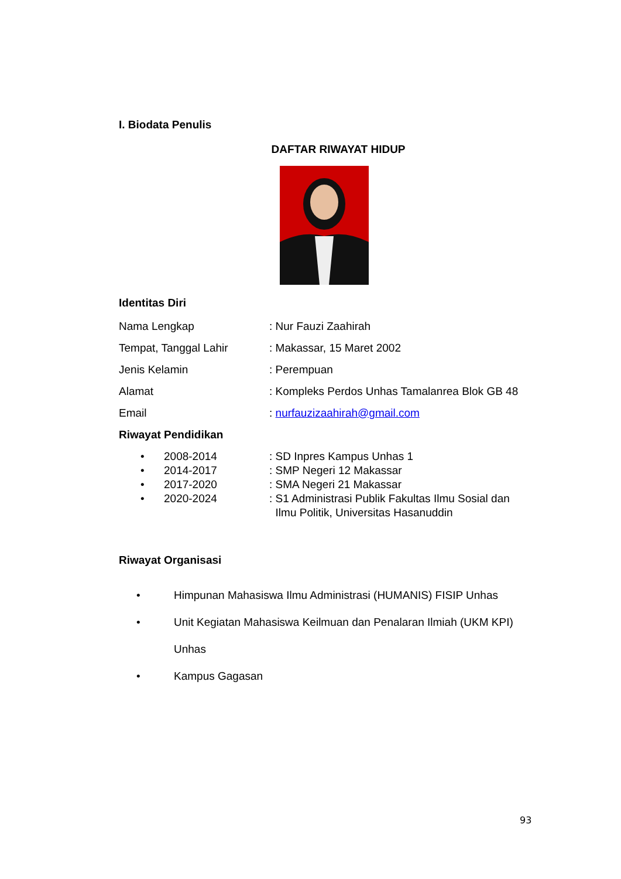I. Biodata Penulis
DAFTAR RIWAYAT HIDUP
Identitas Diri
Nama Lengkap: Nur Fauzi Zaahirah
Tempat, Tanggal Lahir: Makassar, 15 Maret 2002
Jenis Kelamin: Perempuan
Alamat: Kompleks Perdos Unhas Tamalanrea Blok GB 48
Email: nurfauzizaahirah@gmail.com
Riwayat Pendidikan
• 2008-2014: SD Inpres Kampus Unhas 1
• 2014-2017: SMP Negeri 12 Makassar
• 2017-2020: SMA Negeri 21 Makassar
• 2020-2024: S1 Administrasi Publik Fakultas Ilmu Sosial dan
Ilmu Politik, Universitas Hasanuddin
Riwayat Organisasi
• Himpunan Mahasiswa Ilmu Administrasi (HUMANIS) FISIP Unhas
• Unit Kegiatan Mahasiswa Keilmuan dan Penalaran Ilmiah (UKM KPI)
Unhas
• Kampus Gagasan
93